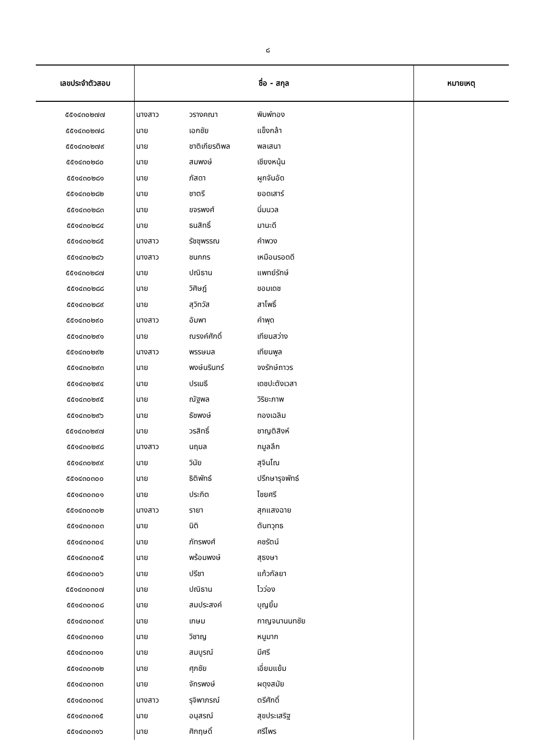๘
| เลขประจำตัวสอบ | ชื่อ - สกุล | | | หมายเหตุ |
| --- | --- | --- | --- | --- |
| ๕๕๑๔๓๐๒๗๗ | นางสาว | วรางคณา | พิมพ์ทอง | |
| ๕๕๑๔๓๐๒๗๘ | นาย | เอกชัย | แข็งกล้า | |
| ๕๕๑๔๓๐๒๗๙ | นาย | ชาติเกียรติพล | พลเสนา | |
| ๕๕๑๔๓๐๒๘๐ | นาย | สมพงษ์ | เชียงหนุ้น | |
| ๕๕๑๔๓๐๒๘๑ | นาย | ภัสดา | ผูกจันอัด | |
| ๕๕๑๔๓๐๒๘๒ | นาย | ชาตรี | ยอดเสาร์ | |
| ๕๕๑๔๓๐๒๘๓ | นาย | ขจรพงศ์ | นิ่มนวล | |
| ๕๕๑๔๓๐๒๘๔ | นาย | ธนสิทธิ์ | มานะดี | |
| ๕๕๑๔๓๐๒๘๕ | นางสาว | รัชชุพรรณ | คำพวง | |
| ๕๕๑๔๓๐๒๘๖ | นางสาว | ชนกกร | เหมือนรอดดี | |
| ๕๕๑๔๓๐๒๘๗ | นาย | ปณิธาน | แพทย์รักษ์ | |
| ๕๕๑๔๓๐๒๘๘ | นาย | วิศิษฎ์ | ขอมเดช | |
| ๕๕๑๔๓๐๒๘๙ | นาย | สุวิทวัส | สาโพธิ์ | |
| ๕๕๑๔๓๐๒๙๐ | นางสาว | อัมพา | คำพุด | |
| ๕๕๑๔๓๐๒๙๑ | นาย | ณรงค์ศักดิ์ | เทียนสว่าง | |
| ๕๕๑๔๓๐๒๙๒ | นางสาว | พรรษมล | เทียนพูล | |
| ๕๕๑๔๓๐๒๙๓ | นาย | พงษ์นรินทร์ | จงรักษ์ถาวร | |
| ๕๕๑๔๓๐๒๙๔ | นาย | ปรเมธี | เดชปะตังเวสา | |
| ๕๕๑๔๓๐๒๙๕ | นาย | ณัฐพล | วิริยะภาพ | |
| ๕๕๑๔๓๐๒๙๖ | นาย | ธัชพงษ์ | ทองเฉลิม | |
| ๕๕๑๔๓๐๒๙๗ | นาย | วรสิทธิ์ | ชาญติสิงห์ | |
| ๕๕๑๔๓๐๒๙๘ | นางสาว | นฤมล | กมูลลึก | |
| ๕๕๑๔๓๐๒๙๙ | นาย | วินัย | สุจินโณ | |
| ๕๕๑๔๓๐๓๐๐ | นาย | ธิติพัทธ์ | ปรึกษารุจพัทธ์ | |
| ๕๕๑๔๓๐๓๐๑ | นาย | ประกิต | ไชยศรี | |
| ๕๕๑๔๓๐๓๐๒ | นางสาว | รายา | สุกแสงฉาย | |
| ๕๕๑๔๓๐๓๐๓ | นาย | นิติ | ตันทวุทธ | |
| ๕๕๑๔๓๐๓๐๔ | นาย | ภัทรพงศ์ | คชรัตน์ | |
| ๕๕๑๔๓๐๓๐๕ | นาย | พร้อมพงษ์ | สุธงษา | |
| ๕๕๑๔๓๐๓๐๖ | นาย | ปรีชา | แก้วกัลยา | |
| ๕๕๑๔๓๐๓๐๗ | นาย | ปณิธาน | ไวว่อง | |
| ๕๕๑๔๓๐๓๐๘ | นาย | สมประสงค์ | บุญยิ้ม | |
| ๕๕๑๔๓๐๓๐๙ | นาย | เกษม | กาญจนานนทชัย | |
| ๕๕๑๔๓๐๓๑๐ | นาย | วิชาญ | หนูมาก | |
| ๕๕๑๔๓๐๓๑๑ | นาย | สมบูรณ์ | มีศรี | |
| ๕๕๑๔๓๐๓๑๒ | นาย | ศุภชัย | เอี่ยมแย้ม | |
| ๕๕๑๔๓๐๓๑๓ | นาย | จักรพงษ์ | ผดุงสมัย | |
| ๕๕๑๔๓๐๓๑๔ | นางสาว | รุจิพาภรณ์ | ตรีศักดิ์ | |
| ๕๕๑๔๓๐๓๑๕ | นาย | อนุสรณ์ | สุขประเสริฐ | |
| ๕๕๑๔๓๐๓๑๖ | นาย | ศิกฤษดิ์ | ศรีไพร | |